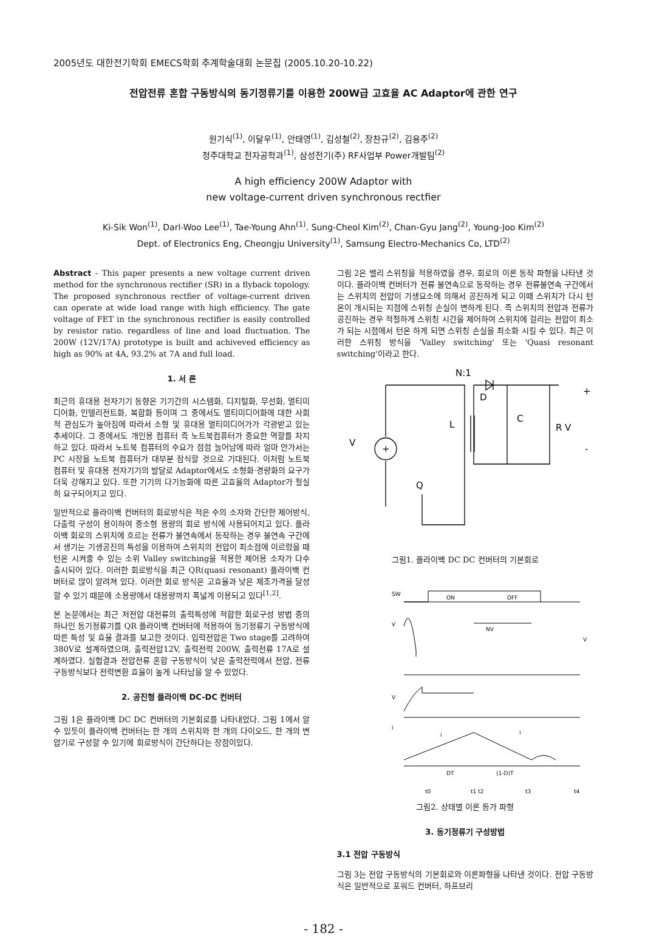2005년도 대한전기학회 EMECS학회 추계학술대회 논문집 (2005.10.20-10.22)
전압전류 혼합 구동방식의 동기정류기를 이용한 200W급 고효율 AC Adaptor에 관한 연구
원기식<sup>(1)</sup>, 이달우<sup>(1)</sup>, 안태영<sup>(1)</sup>, 김성철<sup>(2)</sup>, 장찬규<sup>(2)</sup>, 김용주<sup>(2)</sup>
청주대학교 전자공학과<sup>(1)</sup>, 삼성전기(주) RF사업부 Power개발팀<sup>(2)</sup>
A high efficiency 200W Adaptor with
new voltage-current driven synchronous rectfier
Ki-Sik Won<sup>(1)</sup>, Darl-Woo Lee<sup>(1)</sup>, Tae-Young Ahn<sup>(1)</sup>. Sung-Cheol Kim<sup>(2)</sup>, Chan-Gyu Jang<sup>(2)</sup>, Young-Joo Kim<sup>(2)</sup>
Dept. of Electronics Eng, Cheongju University<sup>(1)</sup>, Samsung Electro-Mechanics Co, LTD<sup>(2)</sup>
Abstract - This paper presents a new voltage current driven method for the synchronous rectifier (SR) in a flyback topology. The proposed synchronous rectfier of voltage-current driven can operate at wide load range with high efficiency. The gate voltage of FET in the synchronous rectifier is easily controlled by resistor ratio. regardless of line and load fluctuation. The 200W (12V/17A) prototype is built and achiveved efficiency as high as 90% at 4A, 93.2% at 7A and full load.
1. 서 론
최근의 휴대용 전자기기 동향은 기기간의 시스템화, 디지털화, 무선화, 멀티미디어화, 인텔리전트화, 복합화 등이며 그 중에서도 멀티미디어화에 대한 사회적 관심도가 높아짐에 따라서 소형 및 휴대용 멀티미디어가가 각광받고 있는 추세이다. 그 중에서도 개인용 컴퓨터 즉 노트북컴퓨터가 중요한 역할를 차지하고 있다. 따라서 노트북 컴퓨터의 수요가 점점 늘어남에 따라 얼마 안가서는 PC 시장을 노트북 컴퓨터가 대부분 잠식할 것으로 기대된다. 이처럼 노트북 컴퓨터 및 휴대용 전자기기의 발달로 Adaptor에서도 소형화·경량화의 요구가 더욱 강해지고 있다. 또한 기기의 다기능화에 따른 고효율의 Adaptor가 절실히 요구되어지고 있다.
일반적으로 플라이백 컨버터의 회로방식은 적은 수의 소자와 간단한 제어방식, 다출력 구성이 용이하여 중소형 용량의 회로 방식에 사용되어지고 있다. 플라이백 회로의 스위치에 흐르는 전류가 불연속에서 동작하는 경우 불연속 구간에서 생기는 기생공진의 특성을 이용하여 스위치의 전압이 최소점에 이르렀을 때 턴온 시켜줄 수 있는 소위 Valley switching을 적용한 제어용 소자가 다수 출시되어 있다. 이러한 회로방식을 최근 QR(quasi resonant) 플라이백 컨버터로 많이 알려져 있다. 이러한 회로 방식은 고효율과 낮은 제조가격을 달성할 수 있기 때문에 소용량에서 대용량까지 폭넓게 이용되고 있다<sup>[1,2]</sup>.
본 논문에서는 최근 저전압 대전류의 출력특성에 적합한 회로구성 방법 중의 하나인 동기정류기를 QR 플라이백 컨버터에 적용하여 동기정류기 구동방식에 따른 특성 및 효율 결과를 보고한 것이다. 입력전압은 Two stage를 고려하여 380V로 설계하였으며, 출력전압12V, 출력전력 200W, 출력전류 17A로 설계하였다. 실험결과 전압전류 혼합 구동방식이 낮은 출력전력에서 전압, 전류 구동방식보다 전력변환 효율이 높게 나타남을 알 수 있었다.
2. 공진형 플라이백 DC-DC 컨버터
그림 1은 플라이백 DC DC 컨버터의 기본회로를 나타내었다. 그림 1에서 알 수 있듯이 플라이백 컨버터는 한 개의 스위치와 한 개의 다이오드, 한 개의 변압기로 구성할 수 있기에 회로방식이 간단하다는 장점이있다.
그림 2은 밸리 스위칭을 적용하였을 경우, 회로의 이론 동작 파형을 나타낸 것이다. 플라이백 컨버터가 전류 불연속으로 동작하는 경우 전류불연속 구간에서는 스위치의 전압이 기생요소에 의해서 공진하게 되고 이때 스위치가 다시 턴온이 개시되는 지점에 스위칭 손실이 변하게 된다. 즉 스위치의 전압과 전류가 공진하는 경우 적절하게 스위칭 시간을 제어하여 스위치에 걸리는 전압이 최소가 되는 시점에서 턴온 하게 되면 스위칭 손실을 최소화 시킬 수 있다. 최근 이러한 스위칭 방식을 'Valley switching' 또는 'Quasi resonant switching'이라고 한다.
N:1
D
C
R
V
L
V
Q
+
-
+
그림1. 플라이백 DC DC 컨버터의 기본회로
SW
ON
OFF
V
NV
V
V
i
i
i
DT
(1-D)T
t0
t1 t2
t3
t4
그림2. 상태별 이론 등가 파형
3. 동기정류기 구성방법
3.1 전압 구동방식
그림 3는 전압 구동방식의 기본회로와 이론파형을 나타낸 것이다. 전압 구동방식은 일반적으로 포워드 컨버터, 하프브리
- 182 -